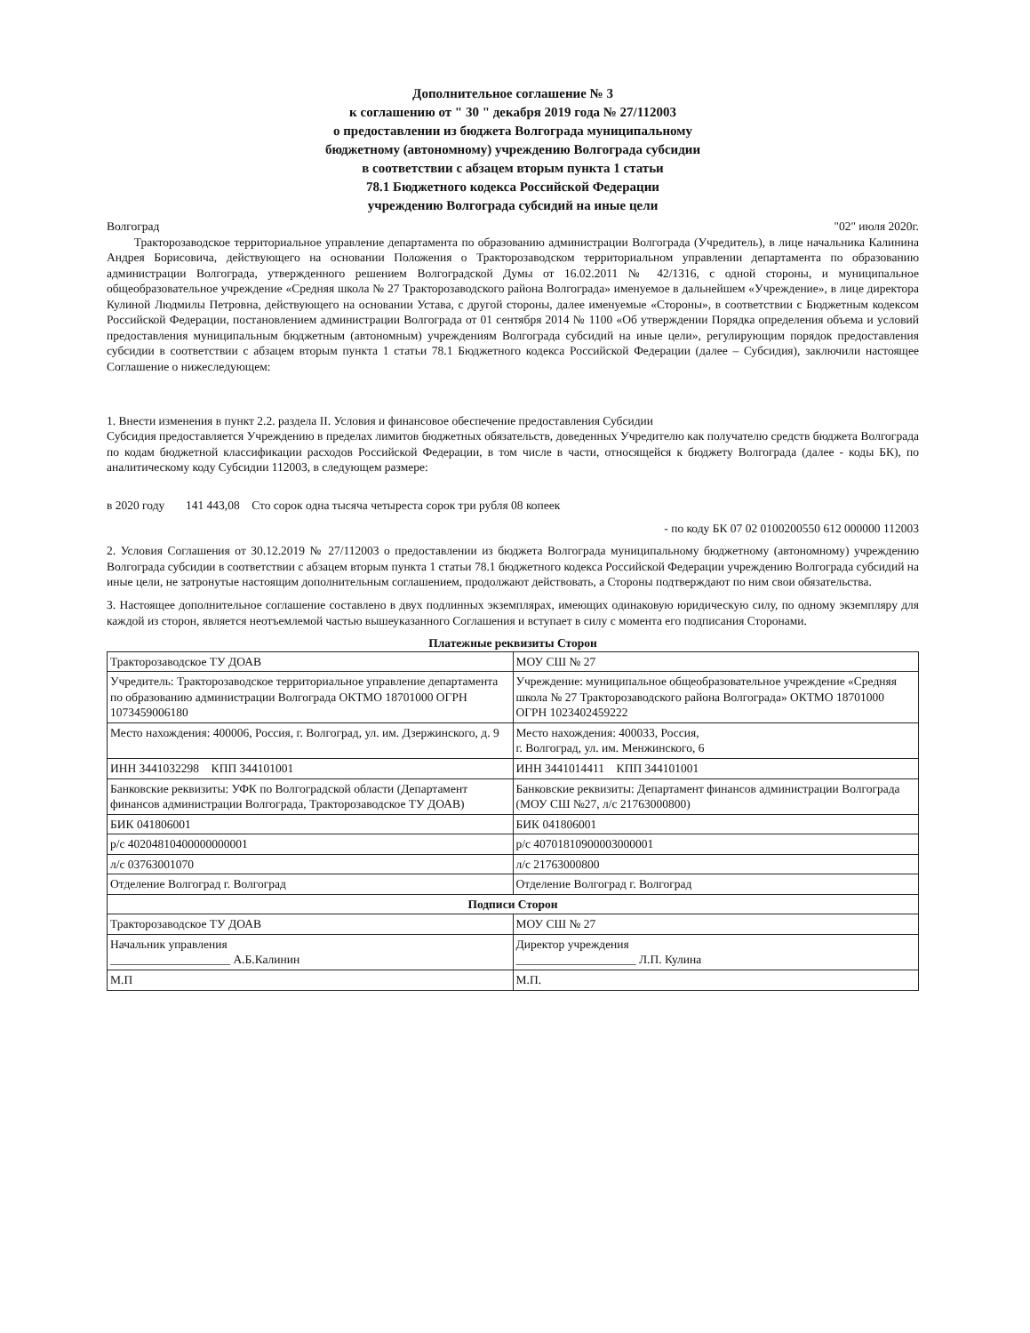Дополнительное соглашение № 3
к соглашению от " 30 " декабря 2019 года № 27/112003
о предоставлении из бюджета Волгограда муниципальному
бюджетному (автономному) учреждению Волгограда субсидии
в соответствии с абзацем вторым пункта 1 статьи
78.1 Бюджетного кодекса Российской Федерации
учреждению Волгограда субсидий на иные цели
Волгоград "02" июля 2020г.
Тракторозаводское территориальное управление департамента по образованию администрации Волгограда (Учредитель), в лице начальника Калинина Андрея Борисовича, действующего на основании Положения о Тракторозаводском территориальном управлении департамента по образованию администрации Волгограда, утвержденного решением Волгоградской Думы от 16.02.2011 № 42/1316, с одной стороны, и муниципальное общеобразовательное учреждение «Средняя школа № 27 Тракторозаводского района Волгограда» именуемое в дальнейшем «Учреждение», в лице директора Кулиной Людмилы Петровна, действующего на основании Устава, с другой стороны, далее именуемые «Стороны», в соответствии с Бюджетным кодексом Российской Федерации, постановлением администрации Волгограда от 01 сентября 2014 № 1100 «Об утверждении Порядка определения объема и условий предоставления муниципальным бюджетным (автономным) учреждениям Волгограда субсидий на иные цели», регулирующим порядок предоставления субсидии в соответствии с абзацем вторым пункта 1 статьи 78.1 Бюджетного кодекса Российской Федерации (далее – Субсидия), заключили настоящее Соглашение о нижеследующем:
1. Внести изменения в пункт 2.2. раздела II. Условия и финансовое обеспечение предоставления Субсидии
Субсидия предоставляется Учреждению в пределах лимитов бюджетных обязательств, доведенных Учредителю как получателю средств бюджета Волгограда по кодам бюджетной классификации расходов Российской Федерации, в том числе в части, относящейся к бюджету Волгограда (далее - коды БК), по аналитическому коду Субсидии 112003, в следующем размере:
в 2020 году 141 443,08 Сто сорок одна тысяча четыреста сорок три рубля 08 копеек
- по коду БК 07 02 0100200550 612 000000 112003
2. Условия Соглашения от 30.12.2019 № 27/112003 о предоставлении из бюджета Волгограда муниципальному бюджетному (автономному) учреждению Волгограда субсидии в соответствии с абзацем вторым пункта 1 статьи 78.1 бюджетного кодекса Российской Федерации учреждению Волгограда субсидий на иные цели, не затронутые настоящим дополнительным соглашением, продолжают действовать, а Стороны подтверждают по ним свои обязательства.
3. Настоящее дополнительное соглашение составлено в двух подлинных экземплярах, имеющих одинаковую юридическую силу, по одному экземпляру для каждой из сторон, является неотъемлемой частью вышеуказанного Соглашения и вступает в силу с момента его подписания Сторонами.
Платежные реквизиты Сторон
| Тракторозаводское ТУ ДОАВ | МОУ СШ № 27 |
| Учредитель: Тракторозаводское территориальное управление департамента по образованию администрации Волгограда ОКТМО 18701000 ОГРН 1073459006180 | Учреждение: муниципальное общеобразовательное учреждение «Средняя школа № 27 Тракторозаводского района Волгограда» ОКТМО 18701000 ОГРН 1023402459222 |
| Место нахождения: 400006, Россия, г. Волгоград, ул. им. Дзержинского, д. 9 | Место нахождения: 400033, Россия, г. Волгоград, ул. им. Менжинского, 6 |
| ИНН 3441032298 КПП 344101001 | ИНН 3441014411 КПП 344101001 |
| Банковские реквизиты: УФК по Волгоградской области (Департамент финансов администрации Волгограда, Тракторозаводское ТУ ДОАВ) | Банковские реквизиты: Департамент финансов администрации Волгограда (МОУ СШ №27, л/с 21763000800) |
| БИК 041806001 | БИК 041806001 |
| р/с 40204810400000000001 | р/с 40701810900003000001 |
| л/с 03763001070 | л/с 21763000800 |
| Отделение Волгоград г. Волгоград | Отделение Волгоград г. Волгоград |
| Подписи Сторон | |
| Тракторозаводское ТУ ДОАВ | МОУ СШ № 27 |
| Начальник управления ____________________ А.Б.Калинин | Директор учреждения ____________________ Л.П. Кулина |
| М.П | М.П. |